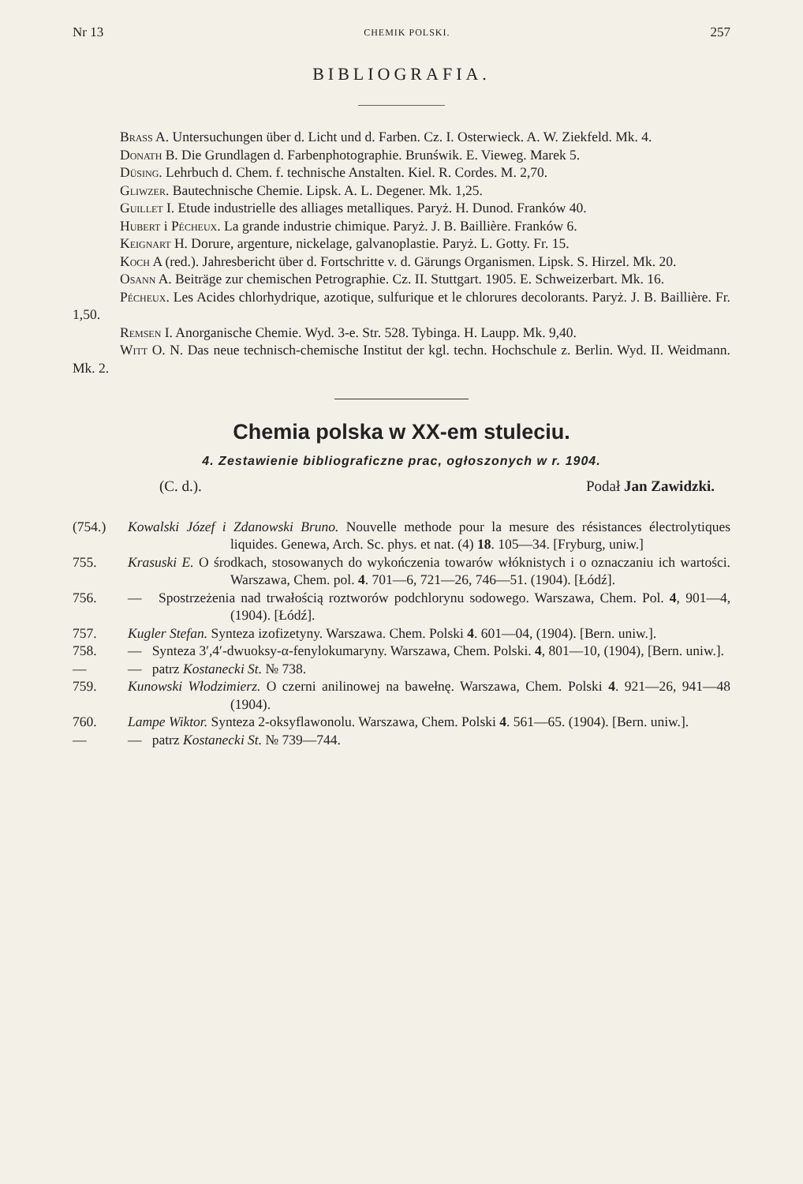Nr 13 CHEMIK POLSKI. 257
BIBLIOGRAFIA.
Brass A. Untersuchungen über d. Licht und d. Farben. Cz. I. Osterwieck. A. W. Ziekfeld. Mk. 4.
Donath B. Die Grundlagen d. Farbenphotographie. Brunświk. E. Vieweg. Marek 5.
Düsing. Lehrbuch d. Chem. f. technische Anstalten. Kiel. R. Cordes. M. 2,70.
Gliwzer. Bautechnische Chemie. Lipsk. A. L. Degener. Mk. 1,25.
Guillet I. Etude industrielle des alliages metalliques. Paryż. H. Dunod. Franków 40.
Hubert i Pécheux. La grande industrie chimique. Paryż. J. B. Baillière. Franków 6.
Keignart H. Dorure, argenture, nickelage, galvanoplastie. Paryż. L. Gotty. Fr. 15.
Koch A (red.). Jahresbericht über d. Fortschritte v. d. Gärungs Organismen. Lipsk. S. Hirzel. Mk. 20.
Osann A. Beiträge zur chemischen Petrographie. Cz. II. Stuttgart. 1905. E. Schweizerbart. Mk. 16.
Pécheux. Les Acides chlorhydrique, azotique, sulfurique et le chlorures decolorants. Paryż. J. B. Baillière. Fr. 1,50.
Remsen I. Anorganische Chemie. Wyd. 3-e. Str. 528. Tybinga. H. Laupp. Mk. 9,40.
Witt O. N. Das neue technisch-chemische Institut der kgl. techn. Hochschule z. Berlin. Wyd. II. Weidmann. Mk. 2.
Chemia polska w XX-em stuleciu.
4. Zestawienie bibliograficzne prac, ogłoszonych w r. 1904.
(C. d.). Podał Jan Zawidzki.
(754.) Kowalski Józef i Zdanowski Bruno. Nouvelle methode pour la mesure des résistances électrolytiques liquides. Genewa, Arch. Sc. phys. et nat. (4) 18. 105—34. [Fryburg, uniw.]
755. Krasuski E. O środkach, stosowanych do wykończenia towarów włóknistych i o oznaczaniu ich wartości. Warszawa, Chem. pol. 4. 701—6, 721—26, 746—51. (1904). [Łódź].
756. — Spostrzeżenia nad trwałością roztworów podchlorynu sodowego. Warszawa, Chem. Pol. 4, 901—4, (1904). [Łódź].
757. Kugler Stefan. Synteza izofizetyny. Warszawa. Chem. Polski 4. 601—04, (1904). [Bern. uniw.].
758. — Synteza 3′,4′-dwuoksy-α-fenylokumaryny. Warszawa, Chem. Polski. 4, 801—10, (1904), [Bern. uniw.].
— — patrz Kostanecki St. № 738.
759. Kunowski Włodzimierz. O czerni anilinowej na bawełnę. Warszawa, Chem. Polski 4. 921—26, 941—48 (1904).
760. Lampe Wiktor. Synteza 2-oksyflawonolu. Warszawa, Chem. Polski 4. 561—65. (1904). [Bern. uniw.].
— — patrz Kostanecki St. № 739—744.